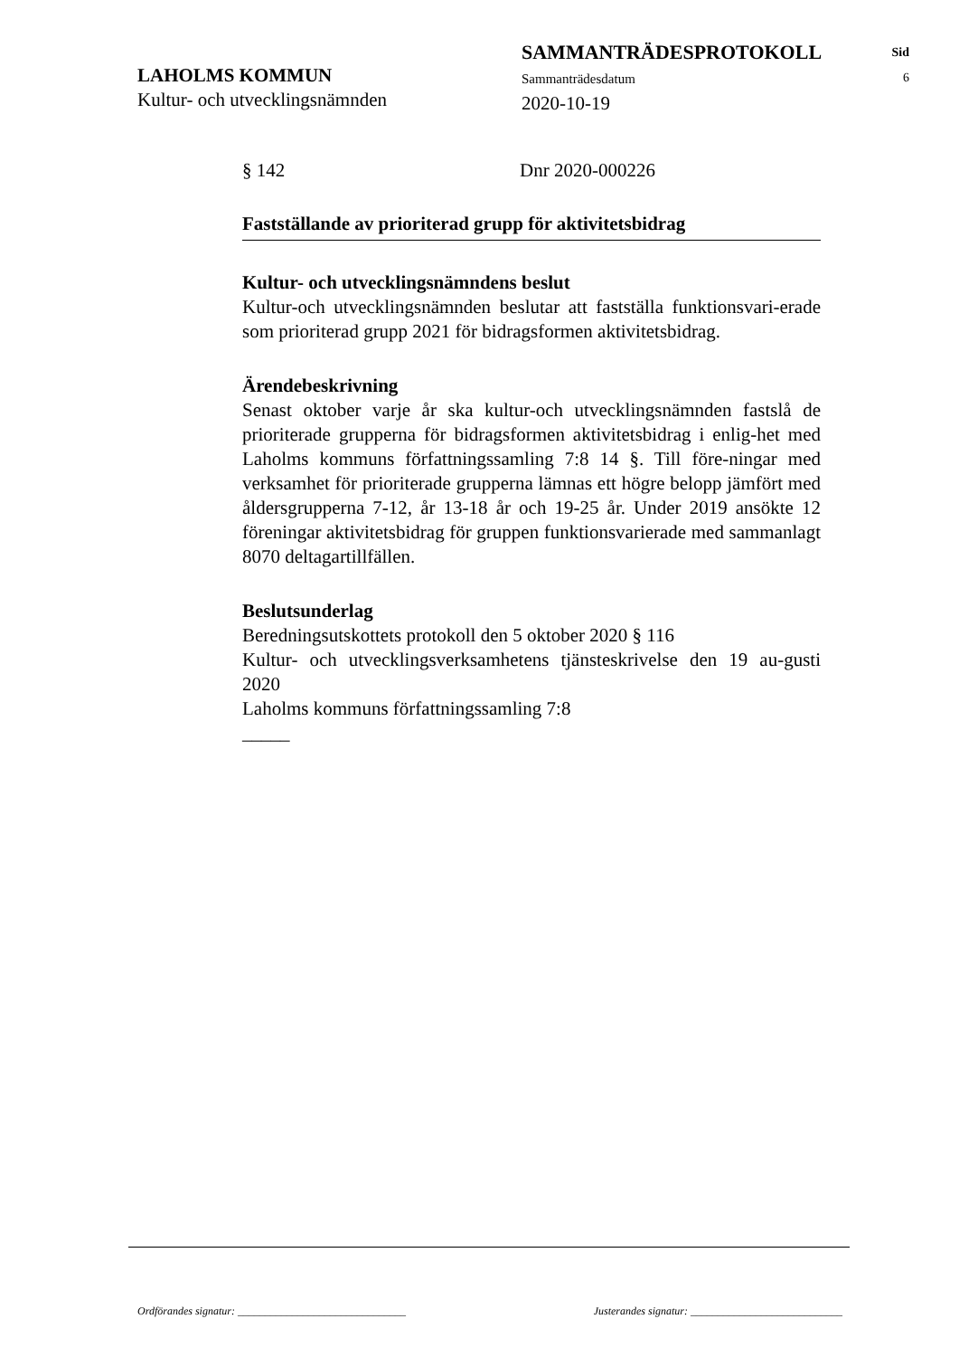LAHOLMS KOMMUN
Kultur- och utvecklingsnämnden
SAMMANTRÄDESPROTOKOLL
Sammanträdesdatum
2020-10-19
Sid
6
§ 142 Dnr 2020-000226
Fastställande av prioriterad grupp för aktivitetsbidrag
Kultur- och utvecklingsnämndens beslut
Kultur-och utvecklingsnämnden beslutar att fastställa funktionsvari-erade som prioriterad grupp 2021 för bidragsformen aktivitetsbidrag.
Ärendebeskrivning
Senast oktober varje år ska kultur-och utvecklingsnämnden fastslå de prioriterade grupperna för bidragsformen aktivitetsbidrag i enlig-het med Laholms kommuns författningssamling 7:8 14 §. Till före-ningar med verksamhet för prioriterade grupperna lämnas ett högre belopp jämfört med åldersgrupperna 7-12, år 13-18 år och 19-25 år. Under 2019 ansökte 12 föreningar aktivitetsbidrag för gruppen funktionsvarierade med sammanlagt 8070 deltagartillfällen.
Beslutsunderlag
Beredningsutskottets protokoll den 5 oktober 2020 § 116
Kultur- och utvecklingsverksamhetens tjänsteskrivelse den 19 au-gusti 2020
Laholms kommuns författningssamling 7:8
_____
Ordförandes signatur: _______________________________ Justerandes signatur: ____________________________